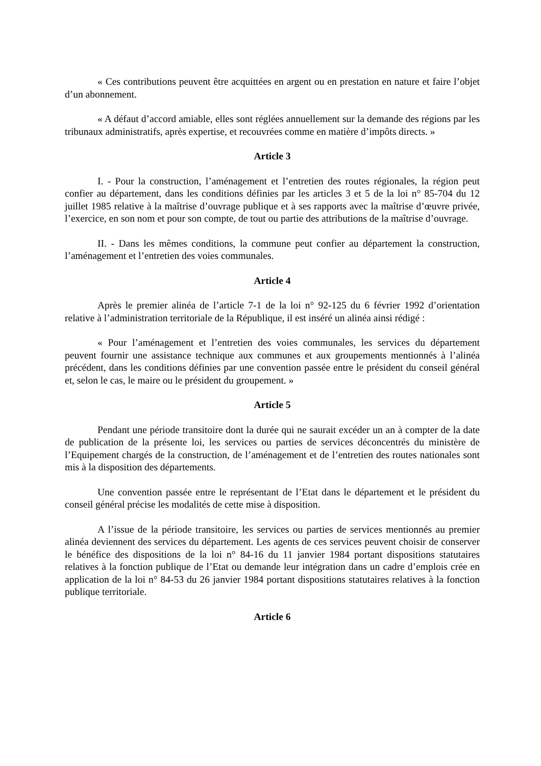« Ces contributions peuvent être acquittées en argent ou en prestation en nature et faire l’objet d’un abonnement.
« A défaut d’accord amiable, elles sont réglées annuellement sur la demande des régions par les tribunaux administratifs, après expertise, et recouvrées comme en matière d’impôts directs. »
Article 3
I. - Pour la construction, l’aménagement et l’entretien des routes régionales, la région peut confier au département, dans les conditions définies par les articles 3 et 5 de la loi n° 85-704 du 12 juillet 1985 relative à la maîtrise d’ouvrage publique et à ses rapports avec la maîtrise d’œuvre privée, l’exercice, en son nom et pour son compte, de tout ou partie des attributions de la maîtrise d’ouvrage.
II. - Dans les mêmes conditions, la commune peut confier au département la construction, l’aménagement et l’entretien des voies communales.
Article 4
Après le premier alinéa de l’article 7-1 de la loi n° 92-125 du 6 février 1992 d’orientation relative à l’administration territoriale de la République, il est inséré un alinéa ainsi rédigé :
« Pour l’aménagement et l’entretien des voies communales, les services du département peuvent fournir une assistance technique aux communes et aux groupements mentionnés à l’alinéa précédent, dans les conditions définies par une convention passée entre le président du conseil général et, selon le cas, le maire ou le président du groupement. »
Article 5
Pendant une période transitoire dont la durée qui ne saurait excéder un an à compter de la date de publication de la présente loi, les services ou parties de services déconcentrés du ministère de l’Equipement chargés de la construction, de l’aménagement et de l’entretien des routes nationales sont mis à la disposition des départements.
Une convention passée entre le représentant de l’Etat dans le département et le président du conseil général précise les modalités de cette mise à disposition.
A l’issue de la période transitoire, les services ou parties de services mentionnés au premier alinéa deviennent des services du département. Les agents de ces services peuvent choisir de conserver le bénéfice des dispositions de la loi n° 84-16 du 11 janvier 1984 portant dispositions statutaires relatives à la fonction publique de l’Etat ou demande leur intégration dans un cadre d’emplois crée en application de la loi n° 84-53 du 26 janvier 1984 portant dispositions statutaires relatives à la fonction publique territoriale.
Article 6